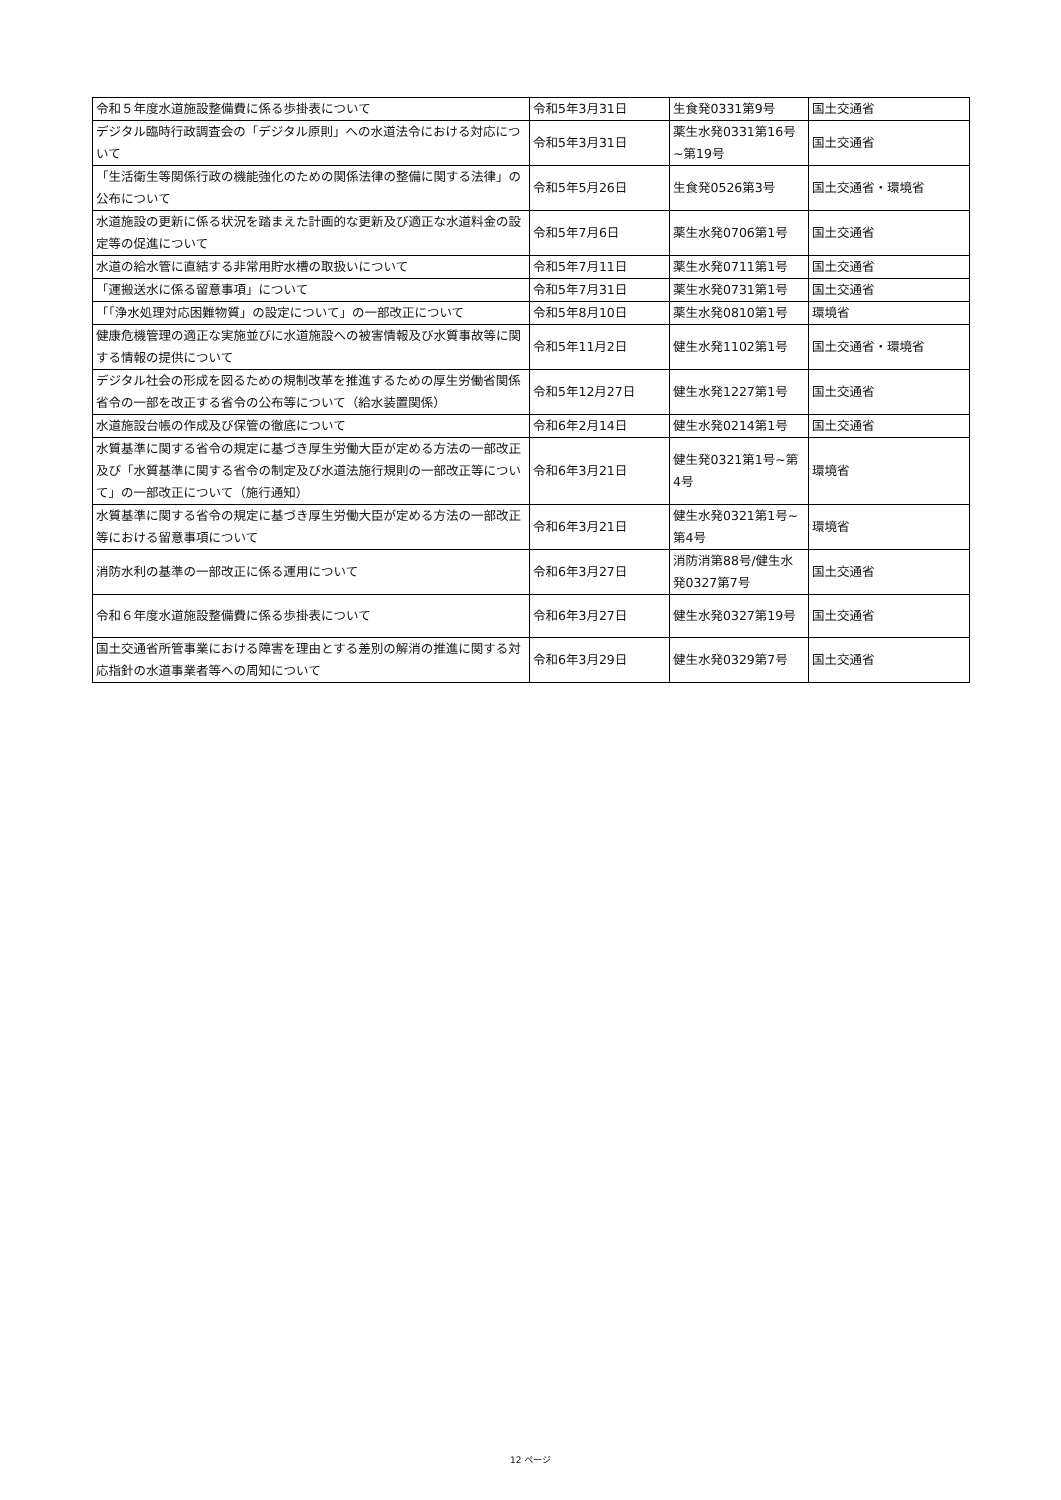| 令和５年度水道施設整備費に係る歩掛表について | 令和5年3月31日 | 生食発0331第9号 | 国土交通省 |
| デジタル臨時行政調査会の「デジタル原則」への水道法令における対応について | 令和5年3月31日 | 薬生水発0331第16号~第19号 | 国土交通省 |
| 「生活衛生等関係行政の機能強化のための関係法律の整備に関する法律」の公布について | 令和5年5月26日 | 生食発0526第3号 | 国土交通省・環境省 |
| 水道施設の更新に係る状況を踏まえた計画的な更新及び適正な水道料金の設定等の促進について | 令和5年7月6日 | 薬生水発0706第1号 | 国土交通省 |
| 水道の給水管に直結する非常用貯水槽の取扱いについて | 令和5年7月11日 | 薬生水発0711第1号 | 国土交通省 |
| 「運搬送水に係る留意事項」について | 令和5年7月31日 | 薬生水発0731第1号 | 国土交通省 |
| 「「浄水処理対応困難物質」の設定について」の一部改正について | 令和5年8月10日 | 薬生水発0810第1号 | 環境省 |
| 健康危機管理の適正な実施並びに水道施設への被害情報及び水質事故等に関する情報の提供について | 令和5年11月2日 | 健生水発1102第1号 | 国土交通省・環境省 |
| デジタル社会の形成を図るための規制改革を推進するための厚生労働省関係省令の一部を改正する省令の公布等について（給水装置関係） | 令和5年12月27日 | 健生水発1227第1号 | 国土交通省 |
| 水道施設台帳の作成及び保管の徹底について | 令和6年2月14日 | 健生水発0214第1号 | 国土交通省 |
| 水質基準に関する省令の規定に基づき厚生労働大臣が定める方法の一部改正及び「水質基準に関する省令の制定及び水道法施行規則の一部改正等について」の一部改正について（施行通知） | 令和6年3月21日 | 健生発0321第1号~第4号 | 環境省 |
| 水質基準に関する省令の規定に基づき厚生労働大臣が定める方法の一部改正等における留意事項について | 令和6年3月21日 | 健生水発0321第1号~第4号 | 環境省 |
| 消防水利の基準の一部改正に係る運用について | 令和6年3月27日 | 消防消第88号/健生水発0327第7号 | 国土交通省 |
| 令和６年度水道施設整備費に係る歩掛表について | 令和6年3月27日 | 健生水発0327第19号 | 国土交通省 |
| 国土交通省所管事業における障害を理由とする差別の解消の推進に関する対応指針の水道事業者等への周知について | 令和6年3月29日 | 健生水発0329第7号 | 国土交通省 |
12 ページ